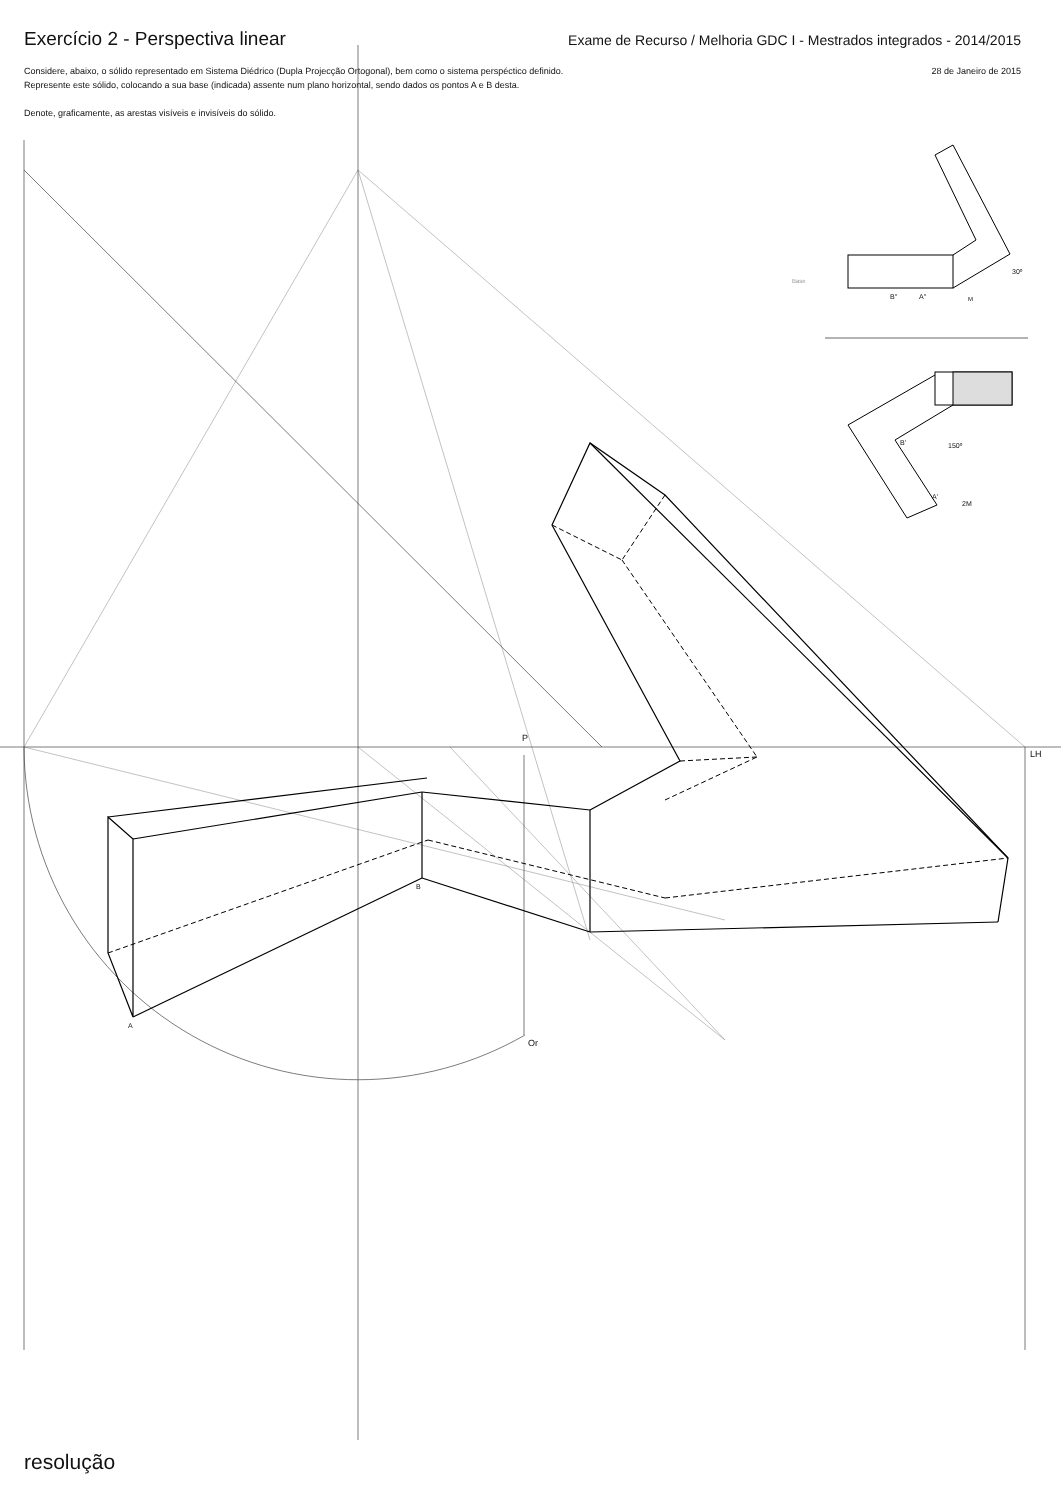Exercício 2 - Perspectiva linear
Exame de Recurso / Melhoria GDC I - Mestrados integrados - 2014/2015
Considere, abaixo, o sólido representado em Sistema Diédrico (Dupla Projecção Ortogonal), bem como o sistema perspéctico definido. 28 de Janeiro de 2015
Represente este sólido, colocando a sua base (indicada) assente num plano horizontal, sendo dados os pontos A e B desta.
Denote, graficamente, as arestas visíveis e invisíveis do sólido.
P
LH
Or
A
B
Base
B" A"
30º
M
B'
A'
150º
2M
resolução